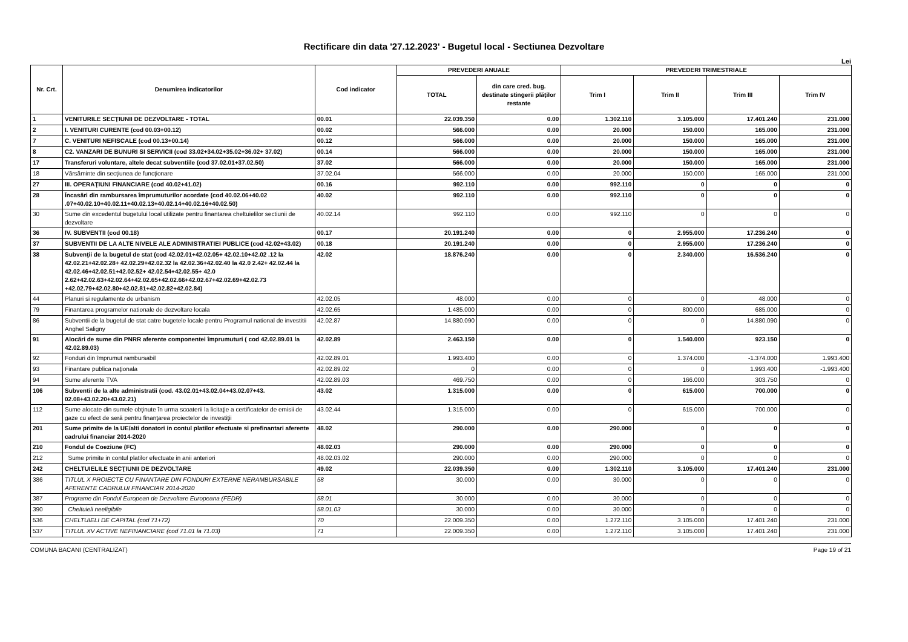Rectificare din data '27.12.2023' - Bugetul local - Sectiunea Dezvoltare
Lei
| Nr. Crt. | Denumirea indicatorilor | Cod indicator | PREVEDERI ANUALE | | PREVEDERI TRIMESTRIALE | | | |
| --- | --- | --- | --- | --- | --- | --- | --- | --- |
| | | | TOTAL | din care cred. bug. destinate stingerii plăţilor restante | Trim I | Trim II | Trim III | Trim IV |
| 1 | VENITURILE SECŢIUNII DE DEZVOLTARE - TOTAL | 00.01 | 22.039.350 | 0.00 | 1.302.110 | 3.105.000 | 17.401.240 | 231.000 |
| 2 | I. VENITURI CURENTE (cod 00.03+00.12) | 00.02 | 566.000 | 0.00 | 20.000 | 150.000 | 165.000 | 231.000 |
| 7 | C. VENITURI NEFISCALE (cod 00.13+00.14) | 00.12 | 566.000 | 0.00 | 20.000 | 150.000 | 165.000 | 231.000 |
| 8 | C2. VANZARI DE BUNURI SI SERVICII (cod 33.02+34.02+35.02+36.02+ 37.02) | 00.14 | 566.000 | 0.00 | 20.000 | 150.000 | 165.000 | 231.000 |
| 17 | Transferuri voluntare, altele decat subventiile (cod 37.02.01+37.02.50) | 37.02 | 566.000 | 0.00 | 20.000 | 150.000 | 165.000 | 231.000 |
| 18 | Vărsăminte din secţiunea de funcţionare | 37.02.04 | 566.000 | 0.00 | 20.000 | 150.000 | 165.000 | 231.000 |
| 27 | III. OPERAŢIUNI FINANCIARE (cod 40.02+41.02) | 00.16 | 992.110 | 0.00 | 992.110 | 0 | 0 | 0 |
| 28 | Încasări din rambursarea împrumuturilor acordate (cod 40.02.06+40.02 .07+40.02.10+40.02.11+40.02.13+40.02.14+40.02.16+40.02.50) | 40.02 | 992.110 | 0.00 | 992.110 | 0 | 0 | 0 |
| 30 | Sume din excedentul bugetului local utilizate pentru finantarea cheltuielilor sectiunii de dezvoltare | 40.02.14 | 992.110 | 0.00 | 992.110 | 0 | 0 | 0 |
| 36 | IV. SUBVENTII (cod 00.18) | 00.17 | 20.191.240 | 0.00 | 0 | 2.955.000 | 17.236.240 | 0 |
| 37 | SUBVENTII DE LA ALTE NIVELE ALE ADMINISTRATIEI PUBLICE (cod 42.02+43.02) | 00.18 | 20.191.240 | 0.00 | 0 | 2.955.000 | 17.236.240 | 0 |
| 38 | Subvenţii de la bugetul de stat (cod 42.02.01+42.02.05+ 42.02.10+42.02 .12 la 42.02.21+42.02.28+ 42.02.29+42.02.32 la 42.02.36+42.02.40 la 42.0 2.42+ 42.02.44 la 42.02.46+42.02.51+42.02.52+ 42.02.54+42.02.55+ 42.0 2.62+42.02.63+42.02.64+42.02.65+42.02.66+42.02.67+42.02.69+42.02.73 +42.02.79+42.02.80+42.02.81+42.02.82+42.02.84) | 42.02 | 18.876.240 | 0.00 | 0 | 2.340.000 | 16.536.240 | 0 |
| 44 | Planuri si regulamente de urbanism | 42.02.05 | 48.000 | 0.00 | 0 | 0 | 48.000 | 0 |
| 79 | Finantarea programelor nationale de dezvoltare locala | 42.02.65 | 1.485.000 | 0.00 | 0 | 800.000 | 685.000 | 0 |
| 86 | Subventii de la bugetul de stat catre bugetele locale pentru Programul national de investitii Anghel Saligny | 42.02.87 | 14.880.090 | 0.00 | 0 | 0 | 14.880.090 | 0 |
| 91 | Alocări de sume din PNRR aferente componentei împrumuturi ( cod 42.02.89.01 la 42.02.89.03) | 42.02.89 | 2.463.150 | 0.00 | 0 | 1.540.000 | 923.150 | 0 |
| 92 | Fonduri din împrumut rambursabil | 42.02.89.01 | 1.993.400 | 0.00 | 0 | 1.374.000 | -1.374.000 | 1.993.400 |
| 93 | Finantare publica naţionala | 42.02.89.02 | 0 | 0.00 | 0 | 0 | 1.993.400 | -1.993.400 |
| 94 | Sume aferente TVA | 42.02.89.03 | 469.750 | 0.00 | 0 | 166.000 | 303.750 | 0 |
| 106 | Subventii de la alte administratii (cod. 43.02.01+43.02.04+43.02.07+43. 02.08+43.02.20+43.02.21) | 43.02 | 1.315.000 | 0.00 | 0 | 615.000 | 700.000 | 0 |
| 112 | Sume alocate din sumele obţinute în urma scoaterii la licitaţie a certificatelor de emisii de gaze cu efect de seră pentru finanţarea proiectelor de investiţii | 43.02.44 | 1.315.000 | 0.00 | 0 | 615.000 | 700.000 | 0 |
| 201 | Sume primite de la UE/alti donatori in contul platilor efectuate si prefinantari aferente cadrului financiar 2014-2020 | 48.02 | 290.000 | 0.00 | 290.000 | 0 | 0 | 0 |
| 210 | Fondul de Coeziune (FC) | 48.02.03 | 290.000 | 0.00 | 290.000 | 0 | 0 | 0 |
| 212 | Sume primite in contul platilor efectuate in anii anteriori | 48.02.03.02 | 290.000 | 0.00 | 290.000 | 0 | 0 | 0 |
| 242 | CHELTUIELILE SECŢIUNII DE DEZVOLTARE | 49.02 | 22.039.350 | 0.00 | 1.302.110 | 3.105.000 | 17.401.240 | 231.000 |
| 386 | TITLUL X PROIECTE CU FINANTARE DIN FONDURI EXTERNE NERAMBURSABILE AFERENTE CADRULUI FINANCIAR 2014-2020 | 58 | 30.000 | 0.00 | 30.000 | 0 | 0 | 0 |
| 387 | Programe din Fondul European de Dezvoltare Europeana (FEDR) | 58.01 | 30.000 | 0.00 | 30.000 | 0 | 0 | 0 |
| 390 | Cheltuieli neeligibile | 58.01.03 | 30.000 | 0.00 | 30.000 | 0 | 0 | 0 |
| 536 | CHELTUIELI DE CAPITAL (cod 71+72) | 70 | 22.009.350 | 0.00 | 1.272.110 | 3.105.000 | 17.401.240 | 231.000 |
| 537 | TITLUL XV ACTIVE NEFINANCIARE (cod 71.01 la 71.03) | 71 | 22.009.350 | 0.00 | 1.272.110 | 3.105.000 | 17.401.240 | 231.000 |
COMUNA BACANI (CENTRALIZAT) Page 19 of 21